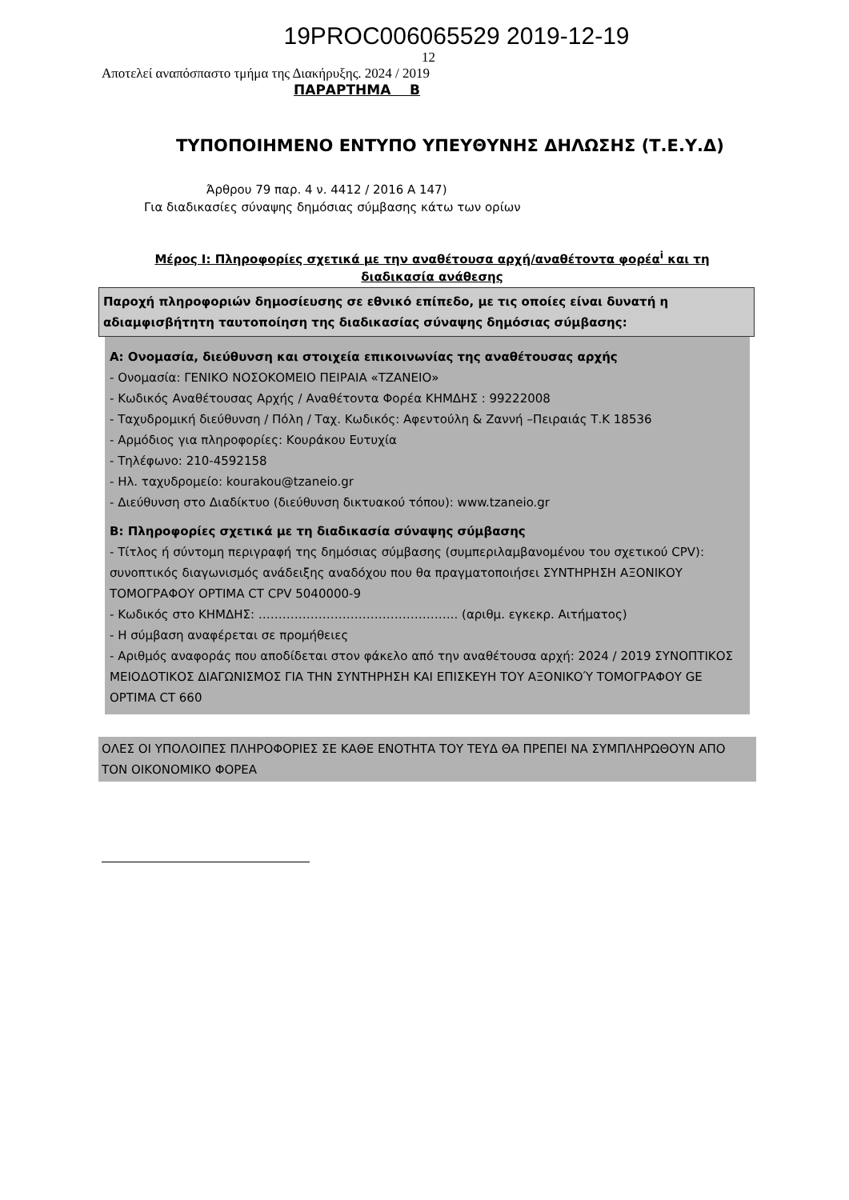19PROC006065529 2019-12-19
12
Αποτελεί αναπόσπαστο τμήμα της Διακήρυξης. 2024 / 2019
ΠΑΡΑΡΤΗΜΑ Β
ΤΥΠΟΠΟΙΗΜΕΝΟ ΕΝΤΥΠΟ ΥΠΕΥΘΥΝΗΣ ΔΗΛΩΣΗΣ (Τ.Ε.Υ.Δ)
Άρθρου 79 παρ. 4 ν. 4412 / 2016 Α 147)
Για διαδικασίες σύναψης δημόσιας σύμβασης κάτω των ορίων
Μέρος Ι: Πληροφορίες σχετικά με την αναθέτουσα αρχή/αναθέτοντα φορέα<sup>i</sup> και τη διαδικασία ανάθεσης
Παροχή πληροφοριών δημοσίευσης σε εθνικό επίπεδο, με τις οποίες είναι δυνατή η αδιαμφισβήτητη ταυτοποίηση της διαδικασίας σύναψης δημόσιας σύμβασης:
Α: Ονομασία, διεύθυνση και στοιχεία επικοινωνίας της αναθέτουσας αρχής
- Ονομασία: ΓΕΝΙΚΟ ΝΟΣΟΚΟΜΕΙΟ ΠΕΙΡΑΙΑ «ΤΖΑΝΕΙΟ»
- Κωδικός Αναθέτουσας Αρχής / Αναθέτοντα Φορέα ΚΗΜΔΗΣ : 99222008
- Ταχυδρομική διεύθυνση / Πόλη / Ταχ. Κωδικός: Αφεντούλη & Ζαννή –Πειραιάς Τ.Κ 18536
- Αρμόδιος για πληροφορίες: Κουράκου Ευτυχία
- Τηλέφωνο: 210-4592158
- Ηλ. ταχυδρομείο: kourakou@tzaneio.gr
- Διεύθυνση στο Διαδίκτυο (διεύθυνση δικτυακού τόπου): www.tzaneio.gr
Β: Πληροφορίες σχετικά με τη διαδικασία σύναψης σύμβασης
- Τίτλος ή σύντομη περιγραφή της δημόσιας σύμβασης (συμπεριλαμβανομένου του σχετικού CPV): συνοπτικός διαγωνισμός ανάδειξης αναδόχου που θα πραγματοποιήσει ΣΥΝΤΗΡΗΣΗ ΑΞΟΝΙΚΟΥ ΤΟΜΟΓΡΑΦΟΥ OPTIMA CT CPV 5040000-9
- Κωδικός στο ΚΗΜΔΗΣ: ………………………………………….. (αριθμ. εγκεκρ. Αιτήματος)
- Η σύμβαση αναφέρεται σε προμήθειες
- Αριθμός αναφοράς που αποδίδεται στον φάκελο από την αναθέτουσα αρχή: 2024 / 2019 ΣΥΝΟΠΤΙΚΟΣ ΜΕΙΟΔΟΤΙΚΟΣ ΔΙΑΓΩΝΙΣΜΟΣ ΓΙΑ ΤΗΝ ΣΥΝΤΗΡΗΣΗ ΚΑΙ ΕΠΙΣΚΕΥΗ ΤΟΥ ΑΞΟΝΙΚΟΎ ΤΟΜΟΓΡΑΦΟΥ GE OPTIMA CT 660
ΟΛΕΣ ΟΙ ΥΠΟΛΟΙΠΕΣ ΠΛΗΡΟΦΟΡΙΕΣ ΣΕ ΚΑΘΕ ΕΝΟΤΗΤΑ ΤΟΥ ΤΕΥΔ ΘΑ ΠΡΕΠΕΙ ΝΑ ΣΥΜΠΛΗΡΩΘΟΥΝ ΑΠΟ ΤΟΝ ΟΙΚΟΝΟΜΙΚΟ ΦΟΡΕΑ